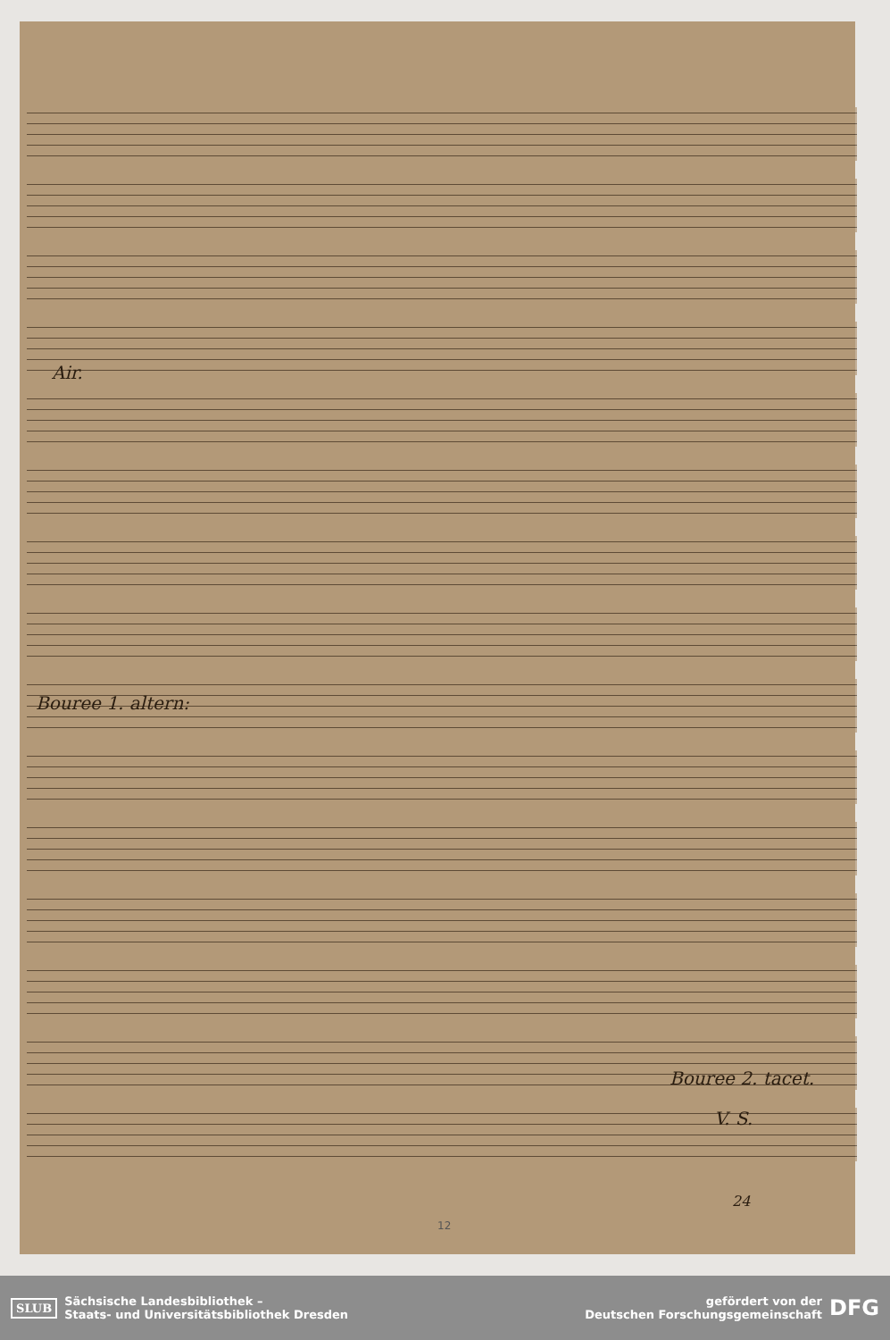Air.
Bouree 1. altern:
Bouree 2. tacet.
V. S.
24
12
SLUB Sächsische Landesbibliothek –
Staats- und Universitätsbibliothek Dresden
gefördert von der
Deutschen Forschungsgemeinschaft DFG